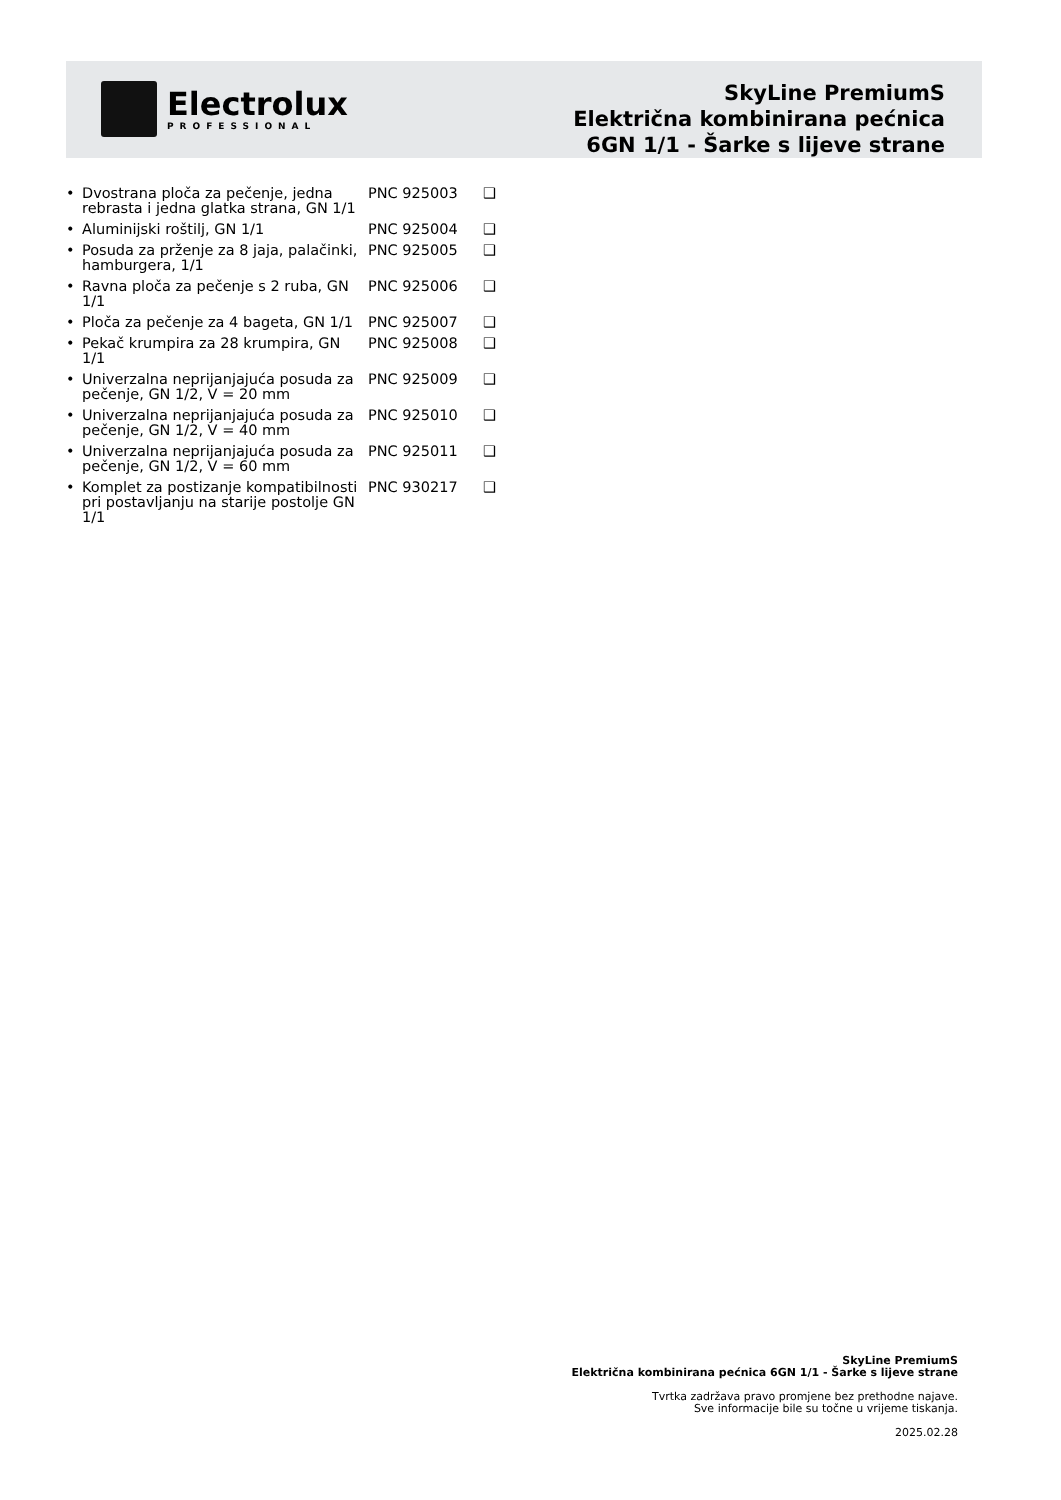Electrolux
PROFESSIONAL
SkyLine PremiumS
Električna kombinirana pećnica
6GN 1/1 - Šarke s lijeve strane
• Dvostrana ploča za pečenje, jedna rebrasta i jedna glatka strana, GN 1/1 PNC 925003 ❑
• Aluminijski roštilj, GN 1/1 PNC 925004 ❑
• Posuda za prženje za 8 jaja, palačinki, hamburgera, 1/1 PNC 925005 ❑
• Ravna ploča za pečenje s 2 ruba, GN 1/1 PNC 925006 ❑
• Ploča za pečenje za 4 bageta, GN 1/1 PNC 925007 ❑
• Pekač krumpira za 28 krumpira, GN 1/1 PNC 925008 ❑
• Univerzalna neprijanjajuća posuda za pečenje, GN 1/2, V = 20 mm PNC 925009 ❑
• Univerzalna neprijanjajuća posuda za pečenje, GN 1/2, V = 40 mm PNC 925010 ❑
• Univerzalna neprijanjajuća posuda za pečenje, GN 1/2, V = 60 mm PNC 925011 ❑
• Komplet za postizanje kompatibilnosti pri postavljanju na starije postolje GN 1/1 PNC 930217 ❑
SkyLine PremiumS
Električna kombinirana pećnica 6GN 1/1 - Šarke s lijeve strane
Tvrtka zadržava pravo promjene bez prethodne najave.
Sve informacije bile su točne u vrijeme tiskanja.
2025.02.28